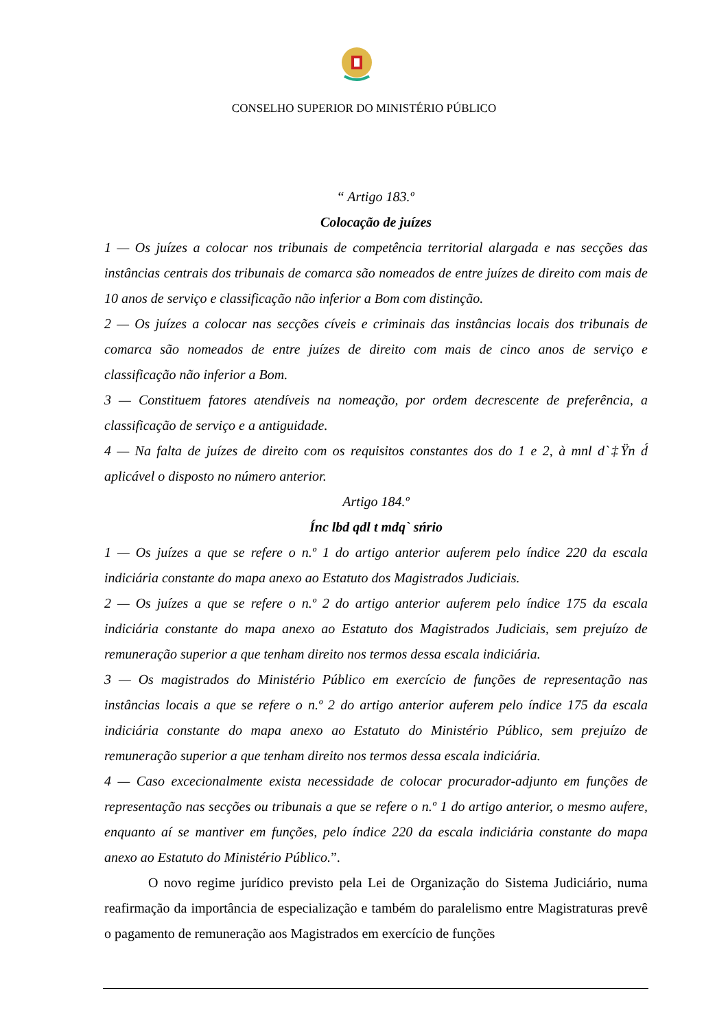CONSELHO SUPERIOR DO MINISTÉRIO PÚBLICO
“ Artigo 183.º
Colocação de juízes
1 — Os juízes a colocar nos tribunais de competência territorial alargada e nas secções das instâncias centrais dos tribunais de comarca são nomeados de entre juízes de direito com mais de 10 anos de serviço e classificação não inferior a Bom com distinção.
2 — Os juízes a colocar nas secções cíveis e criminais das instâncias locais dos tribunais de comarca são nomeados de entre juízes de direito com mais de cinco anos de serviço e classificação não inferior a Bom.
3 — Constituem fatores atendíveis na nomeação, por ordem decrescente de preferência, a classificação de serviço e a antiguidade.
4 — Na falta de juízes de direito com os requisitos constantes dos do 1 e 2, à mnl d`‡Ÿn d́ aplicável o disposto no número anterior.
Artigo 184.º
Ínc lbd qdl t mdq` sńrio
1 — Os juízes a que se refere o n.º 1 do artigo anterior auferem pelo índice 220 da escala indiciária constante do mapa anexo ao Estatuto dos Magistrados Judiciais.
2 — Os juízes a que se refere o n.º 2 do artigo anterior auferem pelo índice 175 da escala indiciária constante do mapa anexo ao Estatuto dos Magistrados Judiciais, sem prejuízo de remuneração superior a que tenham direito nos termos dessa escala indiciária.
3 — Os magistrados do Ministério Público em exercício de funções de representação nas instâncias locais a que se refere o n.º 2 do artigo anterior auferem pelo índice 175 da escala indiciária constante do mapa anexo ao Estatuto do Ministério Público, sem prejuízo de remuneração superior a que tenham direito nos termos dessa escala indiciária.
4 — Caso excecionalmente exista necessidade de colocar procurador-adjunto em funções de representação nas secções ou tribunais a que se refere o n.º 1 do artigo anterior, o mesmo aufere, enquanto aí se mantiver em funções, pelo índice 220 da escala indiciária constante do mapa anexo ao Estatuto do Ministério Público.”.
O novo regime jurídico previsto pela Lei de Organização do Sistema Judiciário, numa reafirmação da importância de especialização e também do paralelismo entre Magistraturas prevê o pagamento de remuneração aos Magistrados em exercício de funções